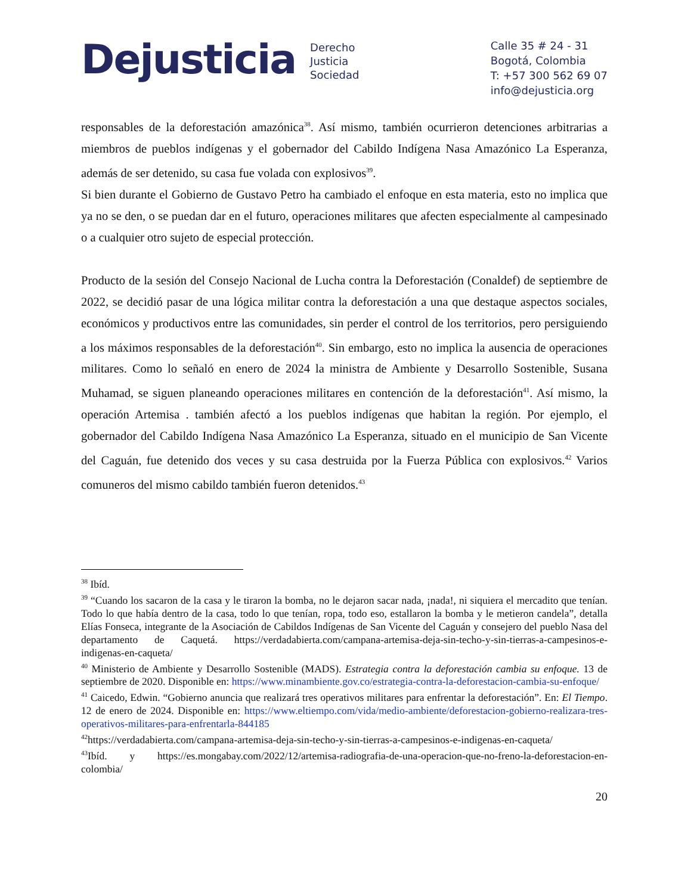Dejusticia
Derecho
Justicia
Sociedad
Calle 35 # 24 - 31
Bogotá, Colombia
T: +57 300 562 69 07
info@dejusticia.org
responsables de la deforestación amazónica<sup>38</sup>. Así mismo, también ocurrieron detenciones arbitrarias a miembros de pueblos indígenas y el gobernador del Cabildo Indígena Nasa Amazónico La Esperanza, además de ser detenido, su casa fue volada con explosivos<sup>39</sup>.
Si bien durante el Gobierno de Gustavo Petro ha cambiado el enfoque en esta materia, esto no implica que ya no se den, o se puedan dar en el futuro, operaciones militares que afecten especialmente al campesinado o a cualquier otro sujeto de especial protección.
Producto de la sesión del Consejo Nacional de Lucha contra la Deforestación (Conaldef) de septiembre de 2022, se decidió pasar de una lógica militar contra la deforestación a una que destaque aspectos sociales, económicos y productivos entre las comunidades, sin perder el control de los territorios, pero persiguiendo a los máximos responsables de la deforestación<sup>40</sup>. Sin embargo, esto no implica la ausencia de operaciones militares. Como lo señaló en enero de 2024 la ministra de Ambiente y Desarrollo Sostenible, Susana Muhamad, se siguen planeando operaciones militares en contención de la deforestación<sup>41</sup>. Así mismo, la operación Artemisa . también afectó a los pueblos indígenas que habitan la región. Por ejemplo, el gobernador del Cabildo Indígena Nasa Amazónico La Esperanza, situado en el municipio de San Vicente del Caguán, fue detenido dos veces y su casa destruida por la Fuerza Pública con explosivos.<sup>42</sup> Varios comuneros del mismo cabildo también fueron detenidos.<sup>43</sup>
<sup>38</sup> Ibíd.
<sup>39</sup> “Cuando los sacaron de la casa y le tiraron la bomba, no le dejaron sacar nada, ¡nada!, ni siquiera el mercadito que tenían. Todo lo que había dentro de la casa, todo lo que tenían, ropa, todo eso, estallaron la bomba y le metieron candela”, detalla Elías Fonseca, integrante de la Asociación de Cabildos Indígenas de San Vicente del Caguán y consejero del pueblo Nasa del departamento de Caquetá. https://verdadabierta.com/campana-artemisa-deja-sin-techo-y-sin-tierras-a-campesinos-e-indigenas-en-caqueta/
<sup>40</sup> Ministerio de Ambiente y Desarrollo Sostenible (MADS). Estrategia contra la deforestación cambia su enfoque. 13 de septiembre de 2020. Disponible en: https://www.minambiente.gov.co/estrategia-contra-la-deforestacion-cambia-su-enfoque/
<sup>41</sup> Caicedo, Edwin. “Gobierno anuncia que realizará tres operativos militares para enfrentar la deforestación”. En: El Tiempo. 12 de enero de 2024. Disponible en: https://www.eltiempo.com/vida/medio-ambiente/deforestacion-gobierno-realizara-tres-operativos-militares-para-enfrentarla-844185
<sup>42</sup> https://verdadabierta.com/campana-artemisa-deja-sin-techo-y-sin-tierras-a-campesinos-e-indigenas-en-caqueta/
<sup>43</sup> Ibíd. y https://es.mongabay.com/2022/12/artemisa-radiografia-de-una-operacion-que-no-freno-la-deforestacion-en-colombia/
20